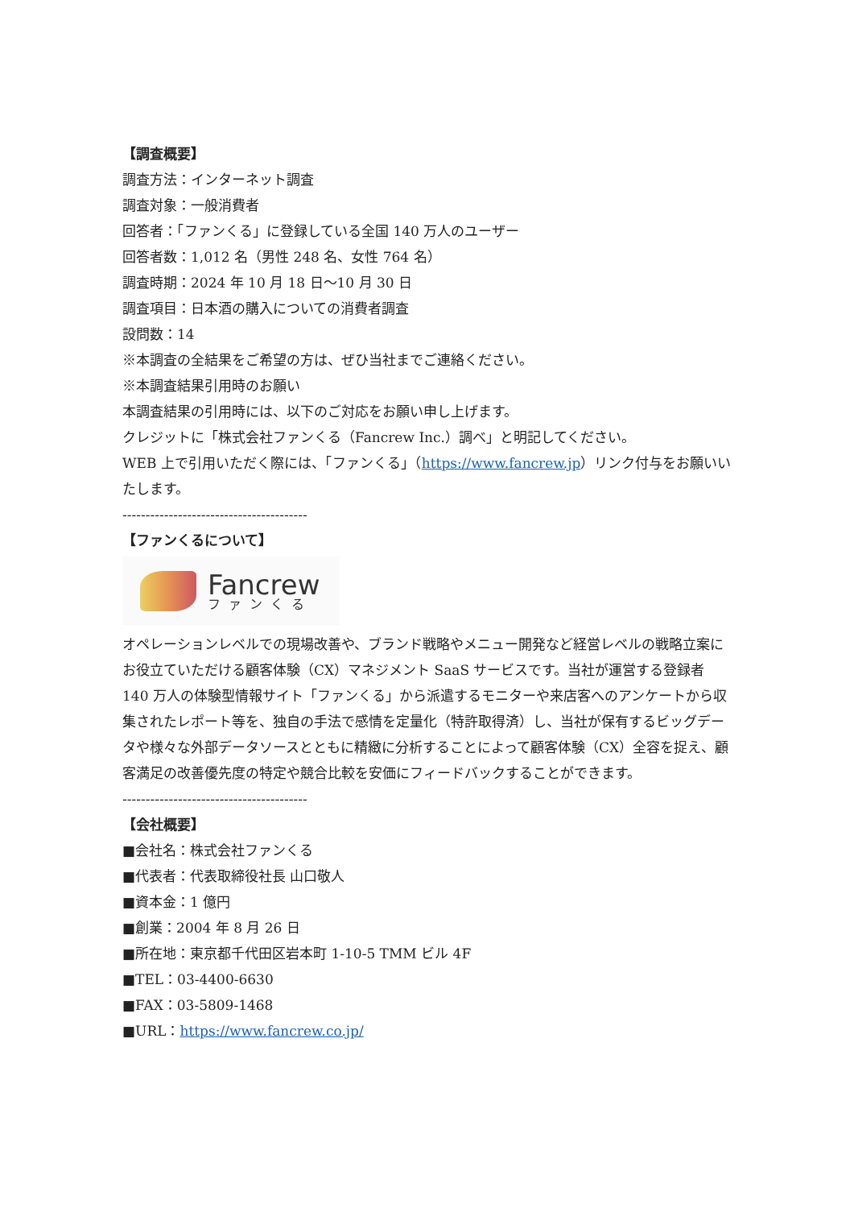【調査概要】
調査方法：インターネット調査
調査対象：一般消費者
回答者：「ファンくる」に登録している全国 140 万人のユーザー
回答者数：1,012 名（男性 248 名、女性 764 名）
調査時期：2024 年 10 月 18 日～10 月 30 日
調査項目：日本酒の購入についての消費者調査
設問数：14
※本調査の全結果をご希望の方は、ぜひ当社までご連絡ください。
※本調査結果引用時のお願い
本調査結果の引用時には、以下のご対応をお願い申し上げます。
クレジットに「株式会社ファンくる（Fancrew Inc.）調べ」と明記してください。
WEB 上で引用いただく際には、「ファンくる」（https://www.fancrew.jp）リンク付与をお願いいたします。
----------------------------------------
【ファンくるについて】
Fancrew
ファンくる
オペレーションレベルでの現場改善や、ブランド戦略やメニュー開発など経営レベルの戦略立案にお役立ていただける顧客体験（CX）マネジメント SaaS サービスです。当社が運営する登録者 140 万人の体験型情報サイト「ファンくる」から派遣するモニターや来店客へのアンケートから収集されたレポート等を、独自の手法で感情を定量化（特許取得済）し、当社が保有するビッグデータや様々な外部データソースとともに精緻に分析することによって顧客体験（CX）全容を捉え、顧客満足の改善優先度の特定や競合比較を安価にフィードバックすることができます。
----------------------------------------
【会社概要】
■会社名：株式会社ファンくる
■代表者：代表取締役社長 山口敬人
■資本金：1 億円
■創業：2004 年 8 月 26 日
■所在地：東京都千代田区岩本町 1-10-5 TMM ビル 4F
■TEL：03-4400-6630
■FAX：03-5809-1468
■URL：https://www.fancrew.co.jp/